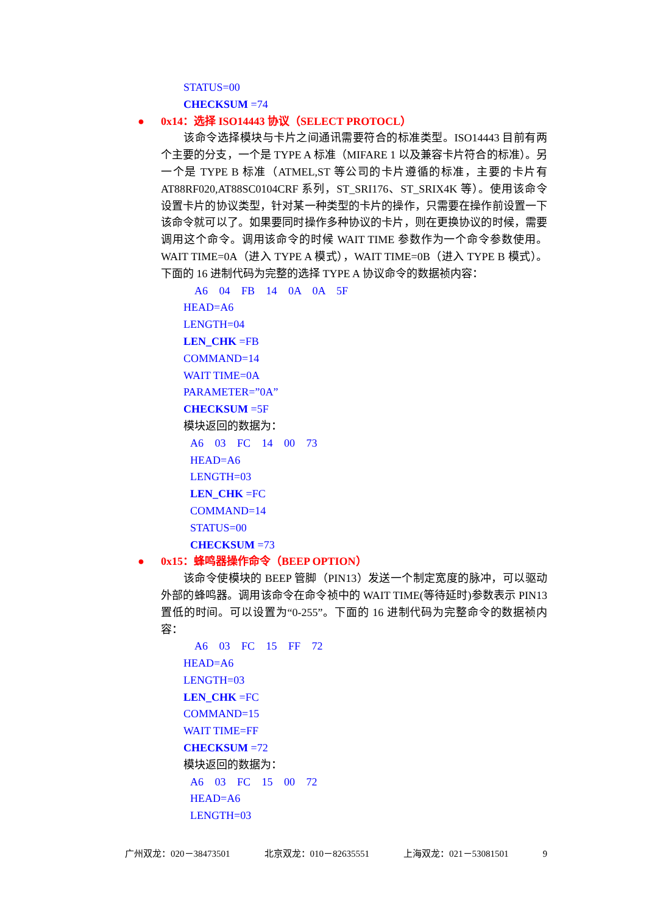STATUS=00
CHECKSUM =74
● 0x14：选择 ISO14443 协议（SELECT PROTOCL）
该命令选择模块与卡片之间通讯需要符合的标准类型。ISO14443 目前有两个主要的分支，一个是 TYPE A 标准（MIFARE 1 以及兼容卡片符合的标准）。另一个是 TYPE B 标准（ATMEL,ST 等公司的卡片遵循的标准，主要的卡片有 AT88RF020,AT88SC0104CRF 系列，ST_SRI176、ST_SRIX4K 等）。使用该命令设置卡片的协议类型，针对某一种类型的卡片的操作，只需要在操作前设置一下该命令就可以了。如果要同时操作多种协议的卡片，则在更换协议的时候，需要调用这个命令。调用该命令的时候 WAIT TIME 参数作为一个命令参数使用。WAIT TIME=0A（进入 TYPE A 模式），WAIT TIME=0B（进入 TYPE B 模式）。下面的 16 进制代码为完整的选择 TYPE A 协议命令的数据祯内容：
A6 04 FB 14 0A 0A 5F
HEAD=A6
LENGTH=04
LEN_CHK =FB
COMMAND=14
WAIT TIME=0A
PARAMETER=”0A”
CHECKSUM =5F
模块返回的数据为：
A6 03 FC 14 00 73
HEAD=A6
LENGTH=03
LEN_CHK =FC
COMMAND=14
STATUS=00
CHECKSUM =73
● 0x15：蜂鸣器操作命令（BEEP OPTION）
该命令使模块的 BEEP 管脚（PIN13）发送一个制定宽度的脉冲，可以驱动外部的蜂鸣器。调用该命令在命令祯中的 WAIT TIME(等待延时)参数表示 PIN13 置低的时间。可以设置为“0-255”。下面的 16 进制代码为完整命令的数据祯内容：
A6 03 FC 15 FF 72
HEAD=A6
LENGTH=03
LEN_CHK =FC
COMMAND=15
WAIT TIME=FF
CHECKSUM =72
模块返回的数据为：
A6 03 FC 15 00 72
HEAD=A6
LENGTH=03
广州双龙：020－38473501 北京双龙：010－82635551 上海双龙：021－53081501 9